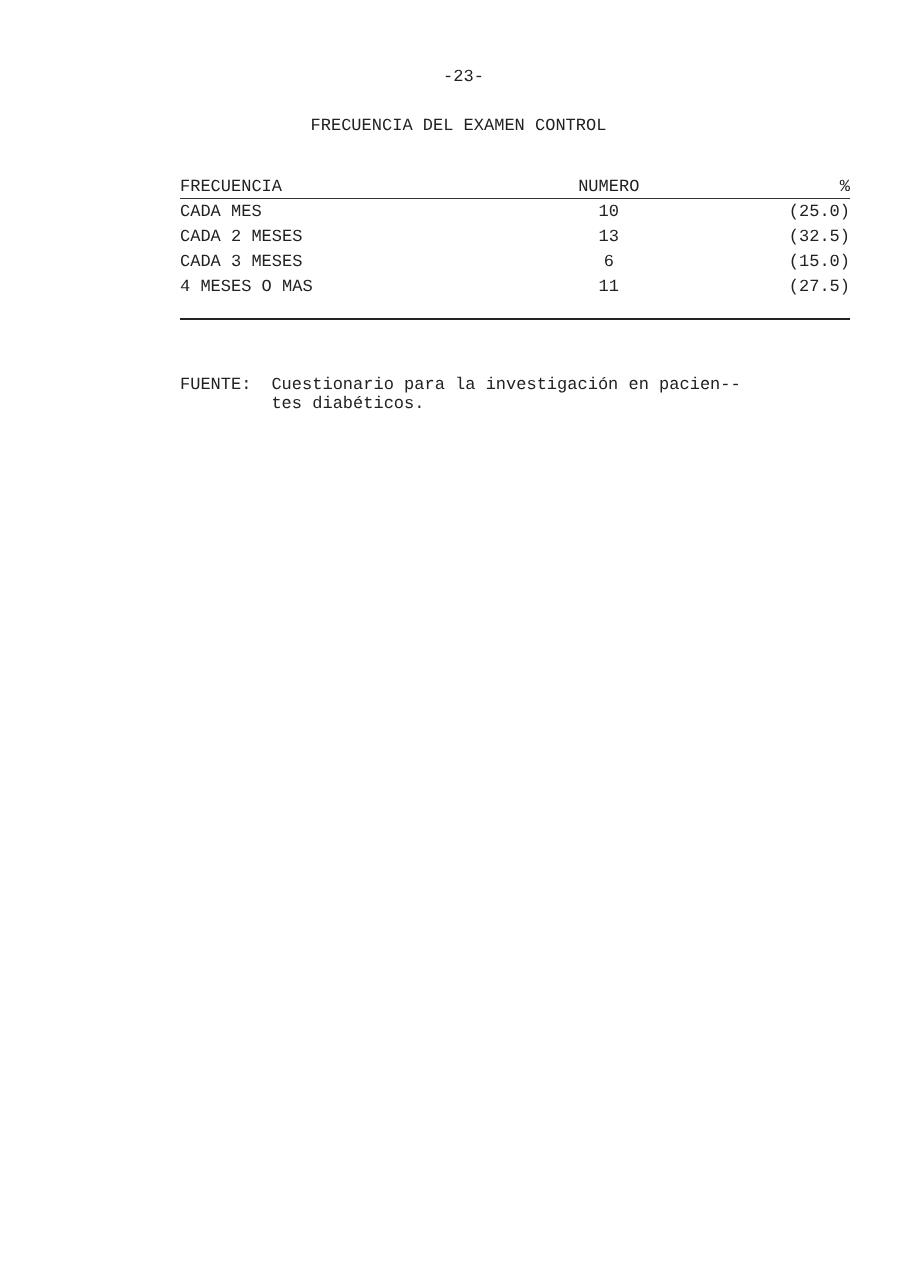-23-
FRECUENCIA DEL EXAMEN CONTROL
| FRECUENCIA | NUMERO | % |
| --- | --- | --- |
| CADA MES | 10 | (25.0) |
| CADA 2 MESES | 13 | (32.5) |
| CADA 3 MESES | 6 | (15.0) |
| 4 MESES O MAS | 11 | (27.5) |
FUENTE: Cuestionario para la investigación en pacien--
tes diabéticos.